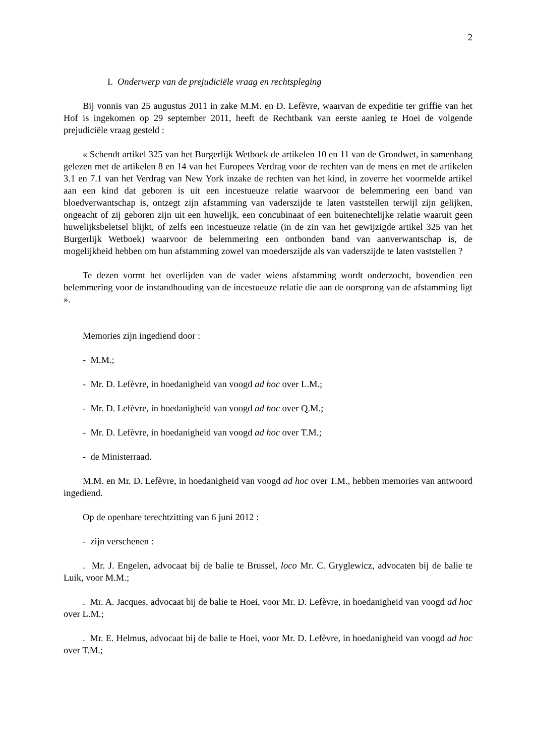2
I. Onderwerp van de prejudiciële vraag en rechtspleging
Bij vonnis van 25 augustus 2011 in zake M.M. en D. Lefèvre, waarvan de expeditie ter griffie van het Hof is ingekomen op 29 september 2011, heeft de Rechtbank van eerste aanleg te Hoei de volgende prejudiciële vraag gesteld :
« Schendt artikel 325 van het Burgerlijk Wetboek de artikelen 10 en 11 van de Grondwet, in samenhang gelezen met de artikelen 8 en 14 van het Europees Verdrag voor de rechten van de mens en met de artikelen 3.1 en 7.1 van het Verdrag van New York inzake de rechten van het kind, in zoverre het voormelde artikel aan een kind dat geboren is uit een incestueuze relatie waarvoor de belemmering een band van bloedverwantschap is, ontzegt zijn afstamming van vaderszijde te laten vaststellen terwijl zijn gelijken, ongeacht of zij geboren zijn uit een huwelijk, een concubinaat of een buitenechtelijke relatie waaruit geen huwelijksbeletsel blijkt, of zelfs een incestueuze relatie (in de zin van het gewijzigde artikel 325 van het Burgerlijk Wetboek) waarvoor de belemmering een ontbonden band van aanverwantschap is, de mogelijkheid hebben om hun afstamming zowel van moederszijde als van vaderszijde te laten vaststellen ?
Te dezen vormt het overlijden van de vader wiens afstamming wordt onderzocht, bovendien een belemmering voor de instandhouding van de incestueuze relatie die aan de oorsprong van de afstamming ligt ».
Memories zijn ingediend door :
- M.M.;
- Mr. D. Lefèvre, in hoedanigheid van voogd ad hoc over L.M.;
- Mr. D. Lefèvre, in hoedanigheid van voogd ad hoc over Q.M.;
- Mr. D. Lefèvre, in hoedanigheid van voogd ad hoc over T.M.;
- de Ministerraad.
M.M. en Mr. D. Lefèvre, in hoedanigheid van voogd ad hoc over T.M., hebben memories van antwoord ingediend.
Op de openbare terechtzitting van 6 juni 2012 :
- zijn verschenen :
. Mr. J. Engelen, advocaat bij de balie te Brussel, loco Mr. C. Gryglewicz, advocaten bij de balie te Luik, voor M.M.;
. Mr. A. Jacques, advocaat bij de balie te Hoei, voor Mr. D. Lefèvre, in hoedanigheid van voogd ad hoc over L.M.;
. Mr. E. Helmus, advocaat bij de balie te Hoei, voor Mr. D. Lefèvre, in hoedanigheid van voogd ad hoc over T.M.;